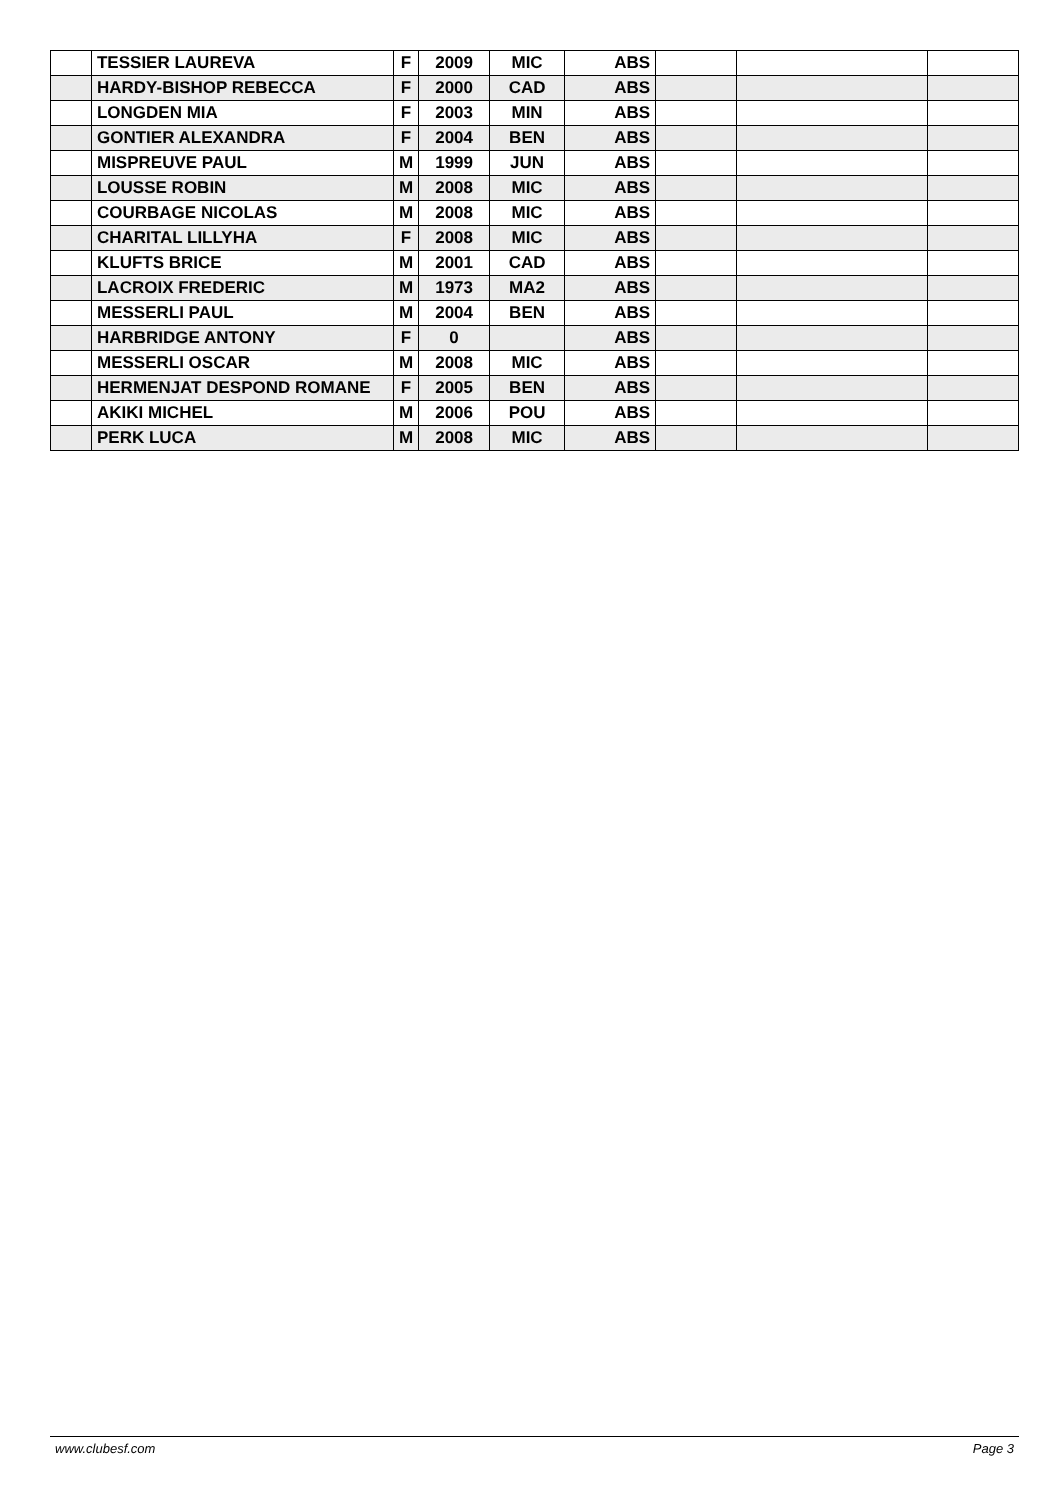| | TESSIER LAUREVA | F | 2009 | MIC | ABS | | | |
| | HARDY-BISHOP REBECCA | F | 2000 | CAD | ABS | | | |
| | LONGDEN MIA | F | 2003 | MIN | ABS | | | |
| | GONTIER ALEXANDRA | F | 2004 | BEN | ABS | | | |
| | MISPREUVE PAUL | M | 1999 | JUN | ABS | | | |
| | LOUSSE ROBIN | M | 2008 | MIC | ABS | | | |
| | COURBAGE NICOLAS | M | 2008 | MIC | ABS | | | |
| | CHARITAL LILLYHA | F | 2008 | MIC | ABS | | | |
| | KLUFTS BRICE | M | 2001 | CAD | ABS | | | |
| | LACROIX FREDERIC | M | 1973 | MA2 | ABS | | | |
| | MESSERLI PAUL | M | 2004 | BEN | ABS | | | |
| | HARBRIDGE ANTONY | F | 0 | | ABS | | | |
| | MESSERLI OSCAR | M | 2008 | MIC | ABS | | | |
| | HERMENJAT DESPOND ROMANE | F | 2005 | BEN | ABS | | | |
| | AKIKI MICHEL | M | 2006 | POU | ABS | | | |
| | PERK LUCA | M | 2008 | MIC | ABS | | | |
www.clubesf.com Page 3